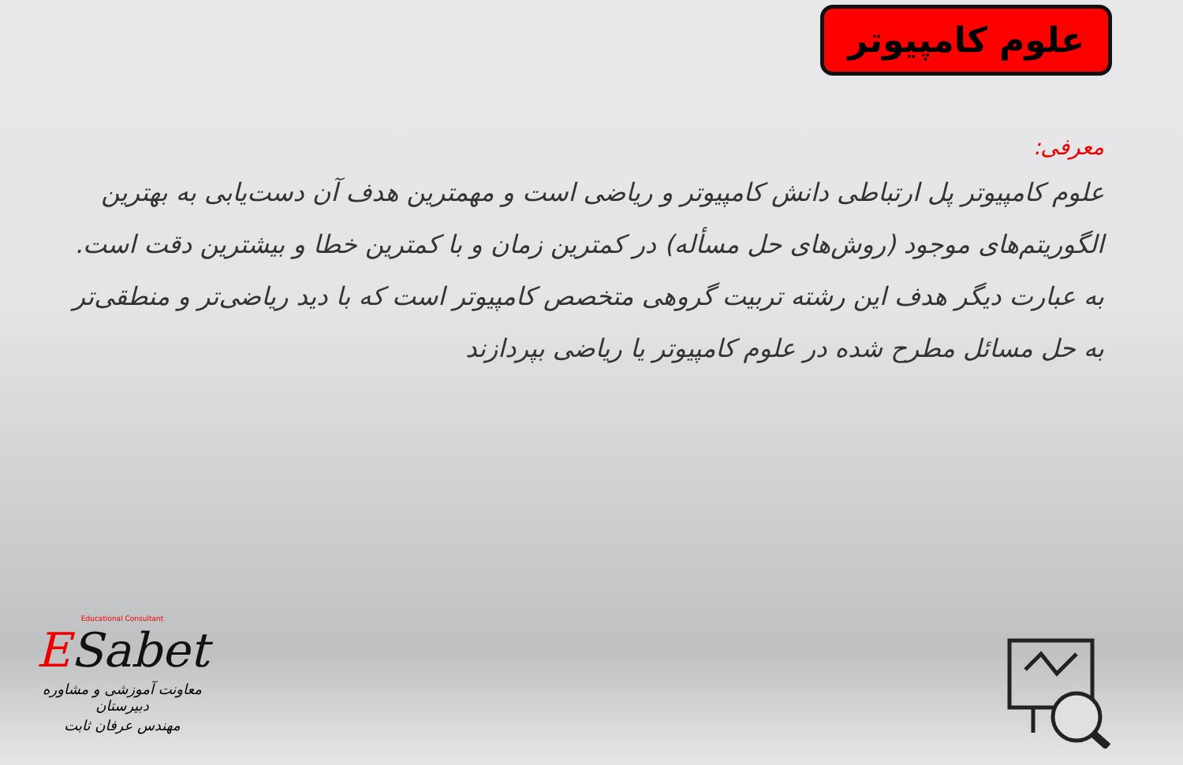علوم کامپیوتر
معرفی:
علوم کامپیوتر پل ارتباطی دانش کامپیوتر و ریاضی است و مهمترین هدف آن دست‌یابی به بهترین الگوریتم‌های موجود (روش‌های حل مسأله) در کمترین زمان و با کمترین خطا و بیشترین دقت است. به عبارت دیگر هدف این رشته تربیت گروهی متخصص کامپیوتر است که با دید ریاضی‌تر و منطقی‌تر به حل مسائل مطرح شده در علوم کامپیوتر یا ریاضی بپردازند
Educational Consultant
ESabet
معاونت آموزشی و مشاوره دبیرستان
مهندس عرفان ثابت